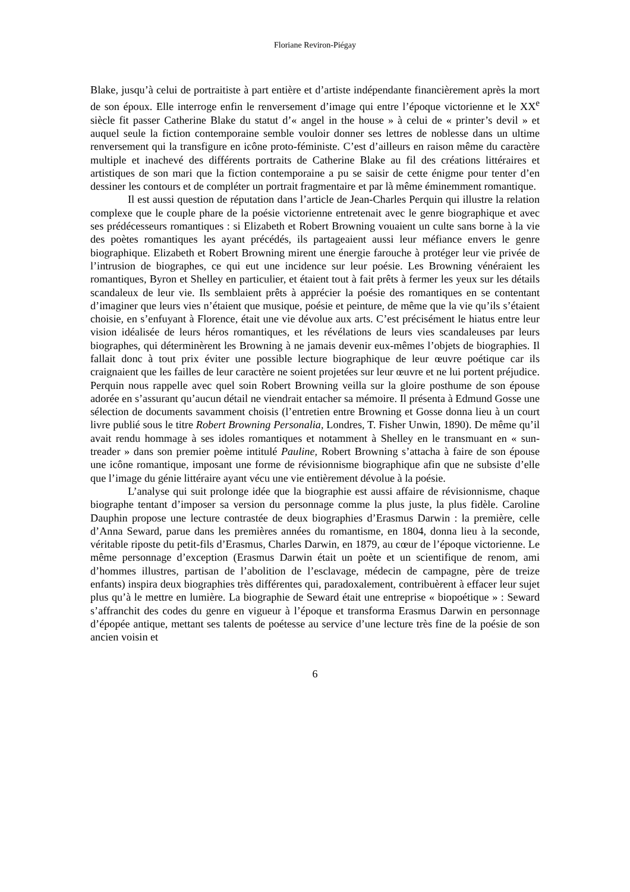Floriane Reviron-Piégay
Blake, jusqu’à celui de portraitiste à part entière et d’artiste indépendante financièrement après la mort de son époux. Elle interroge enfin le renversement d’image qui entre l’époque victorienne et le XX<sup>e</sup> siècle fit passer Catherine Blake du statut d’« angel in the house » à celui de « printer’s devil » et auquel seule la fiction contemporaine semble vouloir donner ses lettres de noblesse dans un ultime renversement qui la transfigure en icône proto-féministe. C’est d’ailleurs en raison même du caractère multiple et inachevé des différents portraits de Catherine Blake au fil des créations littéraires et artistiques de son mari que la fiction contemporaine a pu se saisir de cette énigme pour tenter d’en dessiner les contours et de compléter un portrait fragmentaire et par là même éminemment romantique.
Il est aussi question de réputation dans l’article de Jean-Charles Perquin qui illustre la relation complexe que le couple phare de la poésie victorienne entretenait avec le genre biographique et avec ses prédécesseurs romantiques : si Elizabeth et Robert Browning vouaient un culte sans borne à la vie des poètes romantiques les ayant précédés, ils partageaient aussi leur méfiance envers le genre biographique. Elizabeth et Robert Browning mirent une énergie farouche à protéger leur vie privée de l’intrusion de biographes, ce qui eut une incidence sur leur poésie. Les Browning vénéraient les romantiques, Byron et Shelley en particulier, et étaient tout à fait prêts à fermer les yeux sur les détails scandaleux de leur vie. Ils semblaient prêts à apprécier la poésie des romantiques en se contentant d’imaginer que leurs vies n’étaient que musique, poésie et peinture, de même que la vie qu’ils s’étaient choisie, en s’enfuyant à Florence, était une vie dévolue aux arts. C’est précisément le hiatus entre leur vision idéalisée de leurs héros romantiques, et les révélations de leurs vies scandaleuses par leurs biographes, qui déterminèrent les Browning à ne jamais devenir eux-mêmes l’objets de biographies. Il fallait donc à tout prix éviter une possible lecture biographique de leur œuvre poétique car ils craignaient que les failles de leur caractère ne soient projetées sur leur œuvre et ne lui portent préjudice. Perquin nous rappelle avec quel soin Robert Browning veilla sur la gloire posthume de son épouse adorée en s’assurant qu’aucun détail ne viendrait entacher sa mémoire. Il présenta à Edmund Gosse une sélection de documents savamment choisis (l’entretien entre Browning et Gosse donna lieu à un court livre publié sous le titre Robert Browning Personalia, Londres, T. Fisher Unwin, 1890). De même qu’il avait rendu hommage à ses idoles romantiques et notamment à Shelley en le transmuant en « sun-treader » dans son premier poème intitulé Pauline, Robert Browning s’attacha à faire de son épouse une icône romantique, imposant une forme de révisionnisme biographique afin que ne subsiste d’elle que l’image du génie littéraire ayant vécu une vie entièrement dévolue à la poésie.
L’analyse qui suit prolonge idée que la biographie est aussi affaire de révisionnisme, chaque biographe tentant d’imposer sa version du personnage comme la plus juste, la plus fidèle. Caroline Dauphin propose une lecture contrastée de deux biographies d’Erasmus Darwin : la première, celle d’Anna Seward, parue dans les premières années du romantisme, en 1804, donna lieu à la seconde, véritable riposte du petit-fils d’Erasmus, Charles Darwin, en 1879, au cœur de l’époque victorienne. Le même personnage d’exception (Erasmus Darwin était un poète et un scientifique de renom, ami d’hommes illustres, partisan de l’abolition de l’esclavage, médecin de campagne, père de treize enfants) inspira deux biographies très différentes qui, paradoxalement, contribuèrent à effacer leur sujet plus qu’à le mettre en lumière. La biographie de Seward était une entreprise « biopoétique » : Seward s’affranchit des codes du genre en vigueur à l’époque et transforma Erasmus Darwin en personnage d’épopée antique, mettant ses talents de poétesse au service d’une lecture très fine de la poésie de son ancien voisin et
6